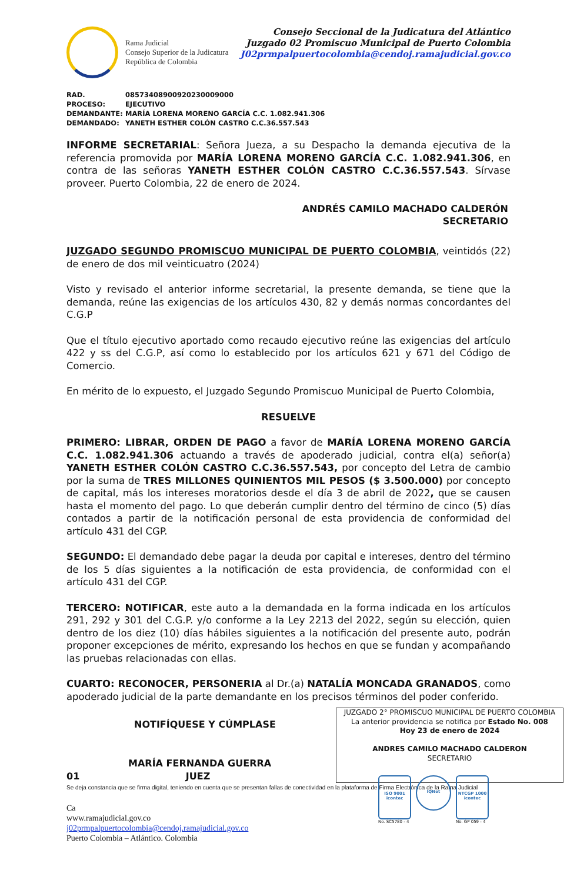Rama Judicial
Consejo Superior de la Judicatura
República de Colombia
Consejo Seccional de la Judicatura del Atlántico
Juzgado 02 Promiscuo Municipal de Puerto Colombia
J02prmpalpuertocolombia@cendoj.ramajudicial.gov.co
RAD. 08573408900920230009000
PROCESO: EJECUTIVO
DEMANDANTE: MARÍA LORENA MORENO GARCÍA C.C. 1.082.941.306
DEMANDADO: YANETH ESTHER COLÓN CASTRO C.C.36.557.543
INFORME SECRETARIAL: Señora Jueza, a su Despacho la demanda ejecutiva de la referencia promovida por MARÍA LORENA MORENO GARCÍA C.C. 1.082.941.306, en contra de las señoras YANETH ESTHER COLÓN CASTRO C.C.36.557.543. Sírvase proveer. Puerto Colombia, 22 de enero de 2024.
ANDRÉS CAMILO MACHADO CALDERÓN
SECRETARIO
JUZGADO SEGUNDO PROMISCUO MUNICIPAL DE PUERTO COLOMBIA, veintidós (22) de enero de dos mil veinticuatro (2024)
Visto y revisado el anterior informe secretarial, la presente demanda, se tiene que la demanda, reúne las exigencias de los artículos 430, 82 y demás normas concordantes del C.G.P
Que el título ejecutivo aportado como recaudo ejecutivo reúne las exigencias del artículo 422 y ss del C.G.P, así como lo establecido por los artículos 621 y 671 del Código de Comercio.
En mérito de lo expuesto, el Juzgado Segundo Promiscuo Municipal de Puerto Colombia,
RESUELVE
PRIMERO: LIBRAR, ORDEN DE PAGO a favor de MARÍA LORENA MORENO GARCÍA C.C. 1.082.941.306 actuando a través de apoderado judicial, contra el(a) señor(a) YANETH ESTHER COLÓN CASTRO C.C.36.557.543, por concepto del Letra de cambio por la suma de TRES MILLONES QUINIENTOS MIL PESOS ($ 3.500.000) por concepto de capital, más los intereses moratorios desde el día 3 de abril de 2022, que se causen hasta el momento del pago. Lo que deberán cumplir dentro del término de cinco (5) días contados a partir de la notificación personal de esta providencia de conformidad del artículo 431 del CGP.
SEGUNDO: El demandado debe pagar la deuda por capital e intereses, dentro del término de los 5 días siguientes a la notificación de esta providencia, de conformidad con el artículo 431 del CGP.
TERCERO: NOTIFICAR, este auto a la demandada en la forma indicada en los artículos 291, 292 y 301 del C.G.P. y/o conforme a la Ley 2213 del 2022, según su elección, quien dentro de los diez (10) días hábiles siguientes a la notificación del presente auto, podrán proponer excepciones de mérito, expresando los hechos en que se fundan y acompañando las pruebas relacionadas con ellas.
CUARTO: RECONOCER, PERSONERIA al Dr.(a) NATALÍA MONCADA GRANADOS, como apoderado judicial de la parte demandante en los precisos términos del poder conferido.
NOTIFÍQUESE Y CÚMPLASE
MARÍA FERNANDA GUERRA
01 JUEZ
JUZGADO 2° PROMISCUO MUNICIPAL DE PUERTO COLOMBIA
La anterior providencia se notifica por Estado No. 008
Hoy 23 de enero de 2024
ANDRES CAMILO MACHADO CALDERON
SECRETARIO
Se deja constancia que se firma digital, teniendo en cuenta que se presentan fallas de conectividad en la plataforma de Firma Electrónica de la Rama Judicial
Ca
www.ramajudicial.gov.co
j02prmpalpuertocolombia@cendoj.ramajudicial.gov.co
Puerto Colombia – Atlántico. Colombia
ISO 9001
icontec
No. SC5780 - 4
IQNet
NTCGP 1000
icontec
No. GP 059 - 4